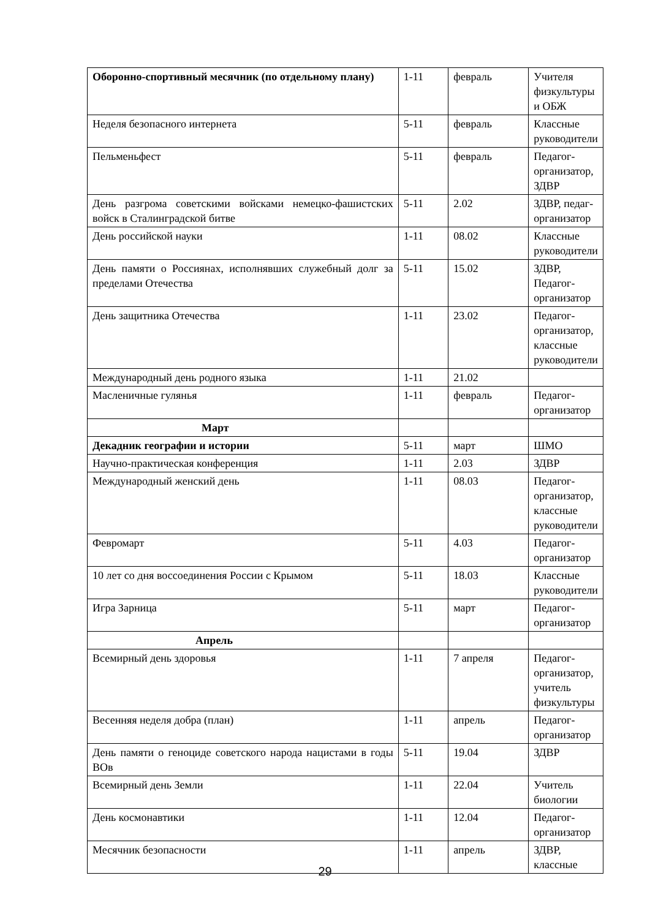| Оборонно-спортивный месячник (по отдельному плану) | 1-11 | февраль | Учителя физкультуры и ОБЖ |
| Неделя безопасного интернета | 5-11 | февраль | Классные руководители |
| Пельменьфест | 5-11 | февраль | Педагог-организатор, ЗДВР |
| День разгрома советскими войсками немецко-фашистских войск в Сталинградской битве | 5-11 | 2.02 | ЗДВР, педаг-организатор |
| День российской науки | 1-11 | 08.02 | Классные руководители |
| День памяти о Россиянах, исполнявших служебный долг за пределами Отечества | 5-11 | 15.02 | ЗДВР, Педагог-организатор |
| День защитника Отечества | 1-11 | 23.02 | Педагог-организатор, классные руководители |
| Международный день родного языка | 1-11 | 21.02 | |
| Масленичные гулянья | 1-11 | февраль | Педагог-организатор |
| Март | | | |
| Декадник географии и истории | 5-11 | март | ШМО |
| Научно-практическая конференция | 1-11 | 2.03 | ЗДВР |
| Международный женский день | 1-11 | 08.03 | Педагог-организатор, классные руководители |
| Февромарт | 5-11 | 4.03 | Педагог-организатор |
| 10 лет со дня воссоединения России с Крымом | 5-11 | 18.03 | Классные руководители |
| Игра Зарница | 5-11 | март | Педагог-организатор |
| Апрель | | | |
| Всемирный день здоровья | 1-11 | 7 апреля | Педагог-организатор, учитель физкультуры |
| Весенняя неделя добра (план) | 1-11 | апрель | Педагог-организатор |
| День памяти о геноциде советского народа нацистами в годы ВОв | 5-11 | 19.04 | ЗДВР |
| Всемирный день Земли | 1-11 | 22.04 | Учитель биологии |
| День космонавтики | 1-11 | 12.04 | Педагог-организатор |
| Месячник безопасности | 1-11 | апрель | ЗДВР, классные |
29